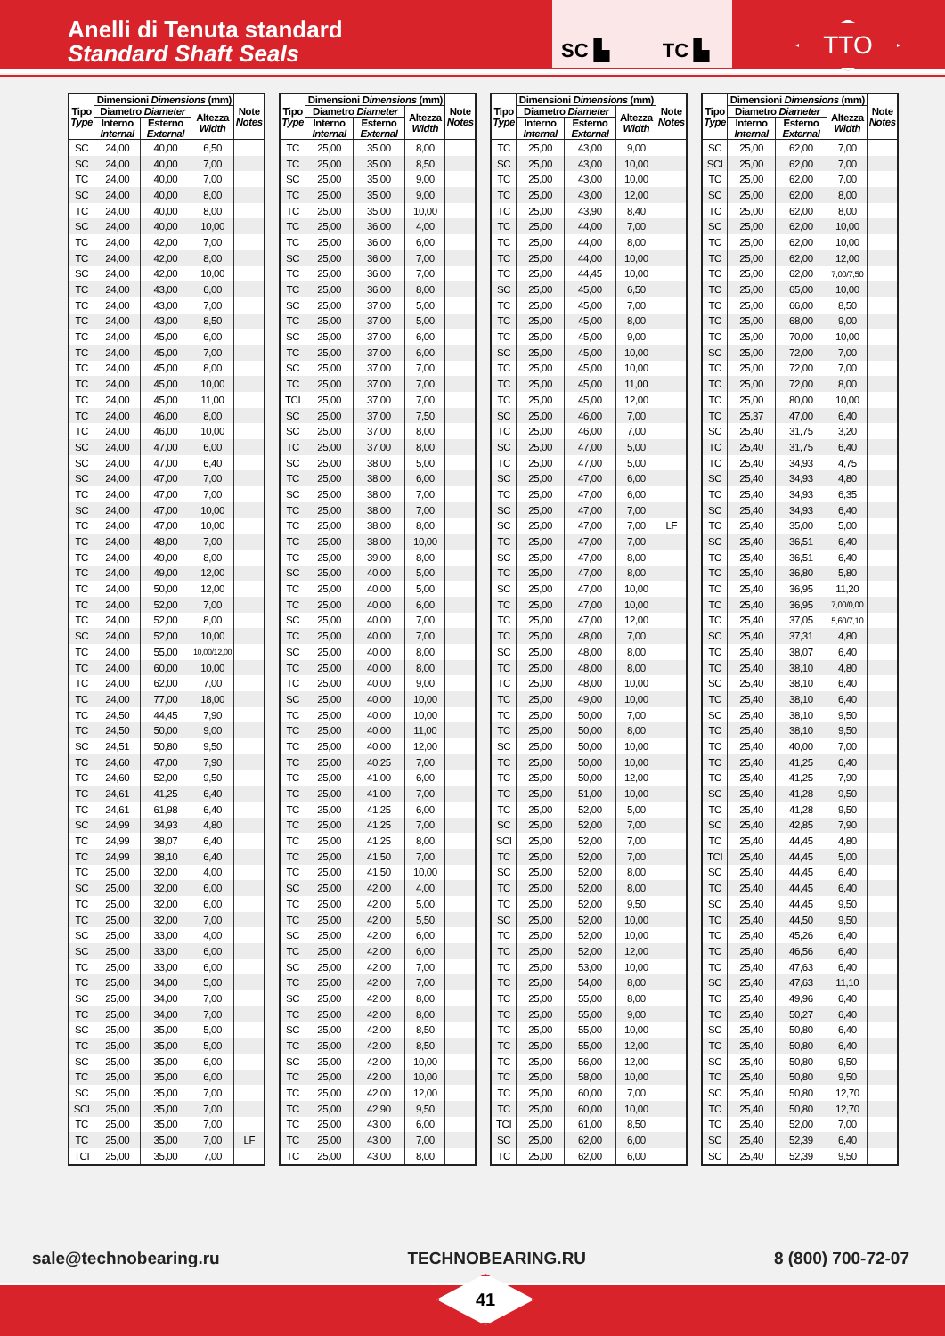Anelli di Tenuta standard
Standard Shaft Seals
SC ▙ TC ▙
TTO
| Tipo Type | Dimensioni Dimensions (mm) | | | Note Notes |
| --- | --- | --- | --- | --- |
| | Diametro Diameter | | Altezza Width | |
| | Interno Internal | Esterno External | | |
| SC | 24,00 | 40,00 | 6,50 | |
| SC | 24,00 | 40,00 | 7,00 | |
| TC | 24,00 | 40,00 | 7,00 | |
| SC | 24,00 | 40,00 | 8,00 | |
| TC | 24,00 | 40,00 | 8,00 | |
| SC | 24,00 | 40,00 | 10,00 | |
| TC | 24,00 | 42,00 | 7,00 | |
| TC | 24,00 | 42,00 | 8,00 | |
| SC | 24,00 | 42,00 | 10,00 | |
| TC | 24,00 | 43,00 | 6,00 | |
| TC | 24,00 | 43,00 | 7,00 | |
| TC | 24,00 | 43,00 | 8,50 | |
| TC | 24,00 | 45,00 | 6,00 | |
| TC | 24,00 | 45,00 | 7,00 | |
| TC | 24,00 | 45,00 | 8,00 | |
| TC | 24,00 | 45,00 | 10,00 | |
| TC | 24,00 | 45,00 | 11,00 | |
| TC | 24,00 | 46,00 | 8,00 | |
| TC | 24,00 | 46,00 | 10,00 | |
| SC | 24,00 | 47,00 | 6,00 | |
| SC | 24,00 | 47,00 | 6,40 | |
| SC | 24,00 | 47,00 | 7,00 | |
| TC | 24,00 | 47,00 | 7,00 | |
| SC | 24,00 | 47,00 | 10,00 | |
| TC | 24,00 | 47,00 | 10,00 | |
| TC | 24,00 | 48,00 | 7,00 | |
| TC | 24,00 | 49,00 | 8,00 | |
| TC | 24,00 | 49,00 | 12,00 | |
| TC | 24,00 | 50,00 | 12,00 | |
| TC | 24,00 | 52,00 | 7,00 | |
| TC | 24,00 | 52,00 | 8,00 | |
| SC | 24,00 | 52,00 | 10,00 | |
| TC | 24,00 | 55,00 | 10,00/12,00 | |
| TC | 24,00 | 60,00 | 10,00 | |
| TC | 24,00 | 62,00 | 7,00 | |
| TC | 24,00 | 77,00 | 18,00 | |
| TC | 24,50 | 44,45 | 7,90 | |
| TC | 24,50 | 50,00 | 9,00 | |
| SC | 24,51 | 50,80 | 9,50 | |
| TC | 24,60 | 47,00 | 7,90 | |
| TC | 24,60 | 52,00 | 9,50 | |
| TC | 24,61 | 41,25 | 6,40 | |
| TC | 24,61 | 61,98 | 6,40 | |
| SC | 24,99 | 34,93 | 4,80 | |
| TC | 24,99 | 38,07 | 6,40 | |
| TC | 24,99 | 38,10 | 6,40 | |
| TC | 25,00 | 32,00 | 4,00 | |
| SC | 25,00 | 32,00 | 6,00 | |
| TC | 25,00 | 32,00 | 6,00 | |
| TC | 25,00 | 32,00 | 7,00 | |
| SC | 25,00 | 33,00 | 4,00 | |
| SC | 25,00 | 33,00 | 6,00 | |
| TC | 25,00 | 33,00 | 6,00 | |
| TC | 25,00 | 34,00 | 5,00 | |
| SC | 25,00 | 34,00 | 7,00 | |
| TC | 25,00 | 34,00 | 7,00 | |
| SC | 25,00 | 35,00 | 5,00 | |
| TC | 25,00 | 35,00 | 5,00 | |
| SC | 25,00 | 35,00 | 6,00 | |
| TC | 25,00 | 35,00 | 6,00 | |
| SC | 25,00 | 35,00 | 7,00 | |
| SCI | 25,00 | 35,00 | 7,00 | |
| TC | 25,00 | 35,00 | 7,00 | |
| TC | 25,00 | 35,00 | 7,00 | LF |
| TCI | 25,00 | 35,00 | 7,00 | |
| Tipo Type | Dimensioni Dimensions (mm) | | | Note Notes |
| --- | --- | --- | --- | --- |
| | Diametro Diameter | | Altezza Width | |
| | Interno Internal | Esterno External | | |
| TC | 25,00 | 35,00 | 8,00 | |
| TC | 25,00 | 35,00 | 8,50 | |
| SC | 25,00 | 35,00 | 9,00 | |
| TC | 25,00 | 35,00 | 9,00 | |
| TC | 25,00 | 35,00 | 10,00 | |
| TC | 25,00 | 36,00 | 4,00 | |
| TC | 25,00 | 36,00 | 6,00 | |
| SC | 25,00 | 36,00 | 7,00 | |
| TC | 25,00 | 36,00 | 7,00 | |
| TC | 25,00 | 36,00 | 8,00 | |
| SC | 25,00 | 37,00 | 5,00 | |
| TC | 25,00 | 37,00 | 5,00 | |
| SC | 25,00 | 37,00 | 6,00 | |
| TC | 25,00 | 37,00 | 6,00 | |
| SC | 25,00 | 37,00 | 7,00 | |
| TC | 25,00 | 37,00 | 7,00 | |
| TCI | 25,00 | 37,00 | 7,00 | |
| SC | 25,00 | 37,00 | 7,50 | |
| SC | 25,00 | 37,00 | 8,00 | |
| TC | 25,00 | 37,00 | 8,00 | |
| SC | 25,00 | 38,00 | 5,00 | |
| TC | 25,00 | 38,00 | 6,00 | |
| SC | 25,00 | 38,00 | 7,00 | |
| TC | 25,00 | 38,00 | 7,00 | |
| TC | 25,00 | 38,00 | 8,00 | |
| TC | 25,00 | 38,00 | 10,00 | |
| TC | 25,00 | 39,00 | 8,00 | |
| SC | 25,00 | 40,00 | 5,00 | |
| TC | 25,00 | 40,00 | 5,00 | |
| TC | 25,00 | 40,00 | 6,00 | |
| SC | 25,00 | 40,00 | 7,00 | |
| TC | 25,00 | 40,00 | 7,00 | |
| SC | 25,00 | 40,00 | 8,00 | |
| TC | 25,00 | 40,00 | 8,00 | |
| TC | 25,00 | 40,00 | 9,00 | |
| SC | 25,00 | 40,00 | 10,00 | |
| TC | 25,00 | 40,00 | 10,00 | |
| TC | 25,00 | 40,00 | 11,00 | |
| TC | 25,00 | 40,00 | 12,00 | |
| TC | 25,00 | 40,25 | 7,00 | |
| TC | 25,00 | 41,00 | 6,00 | |
| TC | 25,00 | 41,00 | 7,00 | |
| TC | 25,00 | 41,25 | 6,00 | |
| TC | 25,00 | 41,25 | 7,00 | |
| TC | 25,00 | 41,25 | 8,00 | |
| TC | 25,00 | 41,50 | 7,00 | |
| TC | 25,00 | 41,50 | 10,00 | |
| SC | 25,00 | 42,00 | 4,00 | |
| TC | 25,00 | 42,00 | 5,00 | |
| TC | 25,00 | 42,00 | 5,50 | |
| SC | 25,00 | 42,00 | 6,00 | |
| TC | 25,00 | 42,00 | 6,00 | |
| SC | 25,00 | 42,00 | 7,00 | |
| TC | 25,00 | 42,00 | 7,00 | |
| SC | 25,00 | 42,00 | 8,00 | |
| TC | 25,00 | 42,00 | 8,00 | |
| SC | 25,00 | 42,00 | 8,50 | |
| TC | 25,00 | 42,00 | 8,50 | |
| SC | 25,00 | 42,00 | 10,00 | |
| TC | 25,00 | 42,00 | 10,00 | |
| TC | 25,00 | 42,00 | 12,00 | |
| TC | 25,00 | 42,90 | 9,50 | |
| TC | 25,00 | 43,00 | 6,00 | |
| TC | 25,00 | 43,00 | 7,00 | |
| TC | 25,00 | 43,00 | 8,00 | |
| Tipo Type | Dimensioni Dimensions (mm) | | | Note Notes |
| --- | --- | --- | --- | --- |
| | Diametro Diameter | | Altezza Width | |
| | Interno Internal | Esterno External | | |
| TC | 25,00 | 43,00 | 9,00 | |
| SC | 25,00 | 43,00 | 10,00 | |
| TC | 25,00 | 43,00 | 10,00 | |
| TC | 25,00 | 43,00 | 12,00 | |
| TC | 25,00 | 43,90 | 8,40 | |
| TC | 25,00 | 44,00 | 7,00 | |
| TC | 25,00 | 44,00 | 8,00 | |
| TC | 25,00 | 44,00 | 10,00 | |
| TC | 25,00 | 44,45 | 10,00 | |
| SC | 25,00 | 45,00 | 6,50 | |
| TC | 25,00 | 45,00 | 7,00 | |
| TC | 25,00 | 45,00 | 8,00 | |
| TC | 25,00 | 45,00 | 9,00 | |
| SC | 25,00 | 45,00 | 10,00 | |
| TC | 25,00 | 45,00 | 10,00 | |
| TC | 25,00 | 45,00 | 11,00 | |
| TC | 25,00 | 45,00 | 12,00 | |
| SC | 25,00 | 46,00 | 7,00 | |
| TC | 25,00 | 46,00 | 7,00 | |
| SC | 25,00 | 47,00 | 5,00 | |
| TC | 25,00 | 47,00 | 5,00 | |
| SC | 25,00 | 47,00 | 6,00 | |
| TC | 25,00 | 47,00 | 6,00 | |
| SC | 25,00 | 47,00 | 7,00 | |
| SC | 25,00 | 47,00 | 7,00 | LF |
| TC | 25,00 | 47,00 | 7,00 | |
| SC | 25,00 | 47,00 | 8,00 | |
| TC | 25,00 | 47,00 | 8,00 | |
| SC | 25,00 | 47,00 | 10,00 | |
| TC | 25,00 | 47,00 | 10,00 | |
| TC | 25,00 | 47,00 | 12,00 | |
| TC | 25,00 | 48,00 | 7,00 | |
| SC | 25,00 | 48,00 | 8,00 | |
| TC | 25,00 | 48,00 | 8,00 | |
| TC | 25,00 | 48,00 | 10,00 | |
| TC | 25,00 | 49,00 | 10,00 | |
| TC | 25,00 | 50,00 | 7,00 | |
| TC | 25,00 | 50,00 | 8,00 | |
| SC | 25,00 | 50,00 | 10,00 | |
| TC | 25,00 | 50,00 | 10,00 | |
| TC | 25,00 | 50,00 | 12,00 | |
| TC | 25,00 | 51,00 | 10,00 | |
| TC | 25,00 | 52,00 | 5,00 | |
| SC | 25,00 | 52,00 | 7,00 | |
| SCI | 25,00 | 52,00 | 7,00 | |
| TC | 25,00 | 52,00 | 7,00 | |
| SC | 25,00 | 52,00 | 8,00 | |
| TC | 25,00 | 52,00 | 8,00 | |
| TC | 25,00 | 52,00 | 9,50 | |
| SC | 25,00 | 52,00 | 10,00 | |
| TC | 25,00 | 52,00 | 10,00 | |
| TC | 25,00 | 52,00 | 12,00 | |
| TC | 25,00 | 53,00 | 10,00 | |
| TC | 25,00 | 54,00 | 8,00 | |
| TC | 25,00 | 55,00 | 8,00 | |
| TC | 25,00 | 55,00 | 9,00 | |
| TC | 25,00 | 55,00 | 10,00 | |
| TC | 25,00 | 55,00 | 12,00 | |
| TC | 25,00 | 56,00 | 12,00 | |
| TC | 25,00 | 58,00 | 10,00 | |
| TC | 25,00 | 60,00 | 7,00 | |
| TC | 25,00 | 60,00 | 10,00 | |
| TCI | 25,00 | 61,00 | 8,50 | |
| SC | 25,00 | 62,00 | 6,00 | |
| TC | 25,00 | 62,00 | 6,00 | |
| Tipo Type | Dimensioni Dimensions (mm) | | | Note Notes |
| --- | --- | --- | --- | --- |
| | Diametro Diameter | | Altezza Width | |
| | Interno Internal | Esterno External | | |
| SC | 25,00 | 62,00 | 7,00 | |
| SCI | 25,00 | 62,00 | 7,00 | |
| TC | 25,00 | 62,00 | 7,00 | |
| SC | 25,00 | 62,00 | 8,00 | |
| TC | 25,00 | 62,00 | 8,00 | |
| SC | 25,00 | 62,00 | 10,00 | |
| TC | 25,00 | 62,00 | 10,00 | |
| TC | 25,00 | 62,00 | 12,00 | |
| TC | 25,00 | 62,00 | 7,00/7,50 | |
| TC | 25,00 | 65,00 | 10,00 | |
| TC | 25,00 | 66,00 | 8,50 | |
| TC | 25,00 | 68,00 | 9,00 | |
| TC | 25,00 | 70,00 | 10,00 | |
| SC | 25,00 | 72,00 | 7,00 | |
| TC | 25,00 | 72,00 | 7,00 | |
| TC | 25,00 | 72,00 | 8,00 | |
| TC | 25,00 | 80,00 | 10,00 | |
| TC | 25,37 | 47,00 | 6,40 | |
| SC | 25,40 | 31,75 | 3,20 | |
| TC | 25,40 | 31,75 | 6,40 | |
| TC | 25,40 | 34,93 | 4,75 | |
| SC | 25,40 | 34,93 | 4,80 | |
| TC | 25,40 | 34,93 | 6,35 | |
| SC | 25,40 | 34,93 | 6,40 | |
| TC | 25,40 | 35,00 | 5,00 | |
| SC | 25,40 | 36,51 | 6,40 | |
| TC | 25,40 | 36,51 | 6,40 | |
| TC | 25,40 | 36,80 | 5,80 | |
| TC | 25,40 | 36,95 | 11,20 | |
| TC | 25,40 | 36,95 | 7,00/0,00 | |
| TC | 25,40 | 37,05 | 5,60/7,10 | |
| SC | 25,40 | 37,31 | 4,80 | |
| TC | 25,40 | 38,07 | 6,40 | |
| TC | 25,40 | 38,10 | 4,80 | |
| SC | 25,40 | 38,10 | 6,40 | |
| TC | 25,40 | 38,10 | 6,40 | |
| SC | 25,40 | 38,10 | 9,50 | |
| TC | 25,40 | 38,10 | 9,50 | |
| TC | 25,40 | 40,00 | 7,00 | |
| TC | 25,40 | 41,25 | 6,40 | |
| TC | 25,40 | 41,25 | 7,90 | |
| SC | 25,40 | 41,28 | 9,50 | |
| TC | 25,40 | 41,28 | 9,50 | |
| SC | 25,40 | 42,85 | 7,90 | |
| TC | 25,40 | 44,45 | 4,80 | |
| TCI | 25,40 | 44,45 | 5,00 | |
| SC | 25,40 | 44,45 | 6,40 | |
| TC | 25,40 | 44,45 | 6,40 | |
| SC | 25,40 | 44,45 | 9,50 | |
| TC | 25,40 | 44,50 | 9,50 | |
| TC | 25,40 | 45,26 | 6,40 | |
| TC | 25,40 | 46,56 | 6,40 | |
| TC | 25,40 | 47,63 | 6,40 | |
| SC | 25,40 | 47,63 | 11,10 | |
| TC | 25,40 | 49,96 | 6,40 | |
| TC | 25,40 | 50,27 | 6,40 | |
| SC | 25,40 | 50,80 | 6,40 | |
| TC | 25,40 | 50,80 | 6,40 | |
| SC | 25,40 | 50,80 | 9,50 | |
| TC | 25,40 | 50,80 | 9,50 | |
| SC | 25,40 | 50,80 | 12,70 | |
| TC | 25,40 | 50,80 | 12,70 | |
| TC | 25,40 | 52,00 | 7,00 | |
| SC | 25,40 | 52,39 | 6,40 | |
| SC | 25,40 | 52,39 | 9,50 | |
sale@technobearing.ru TECHNOBEARING.RU 8 (800) 700-72-07
41